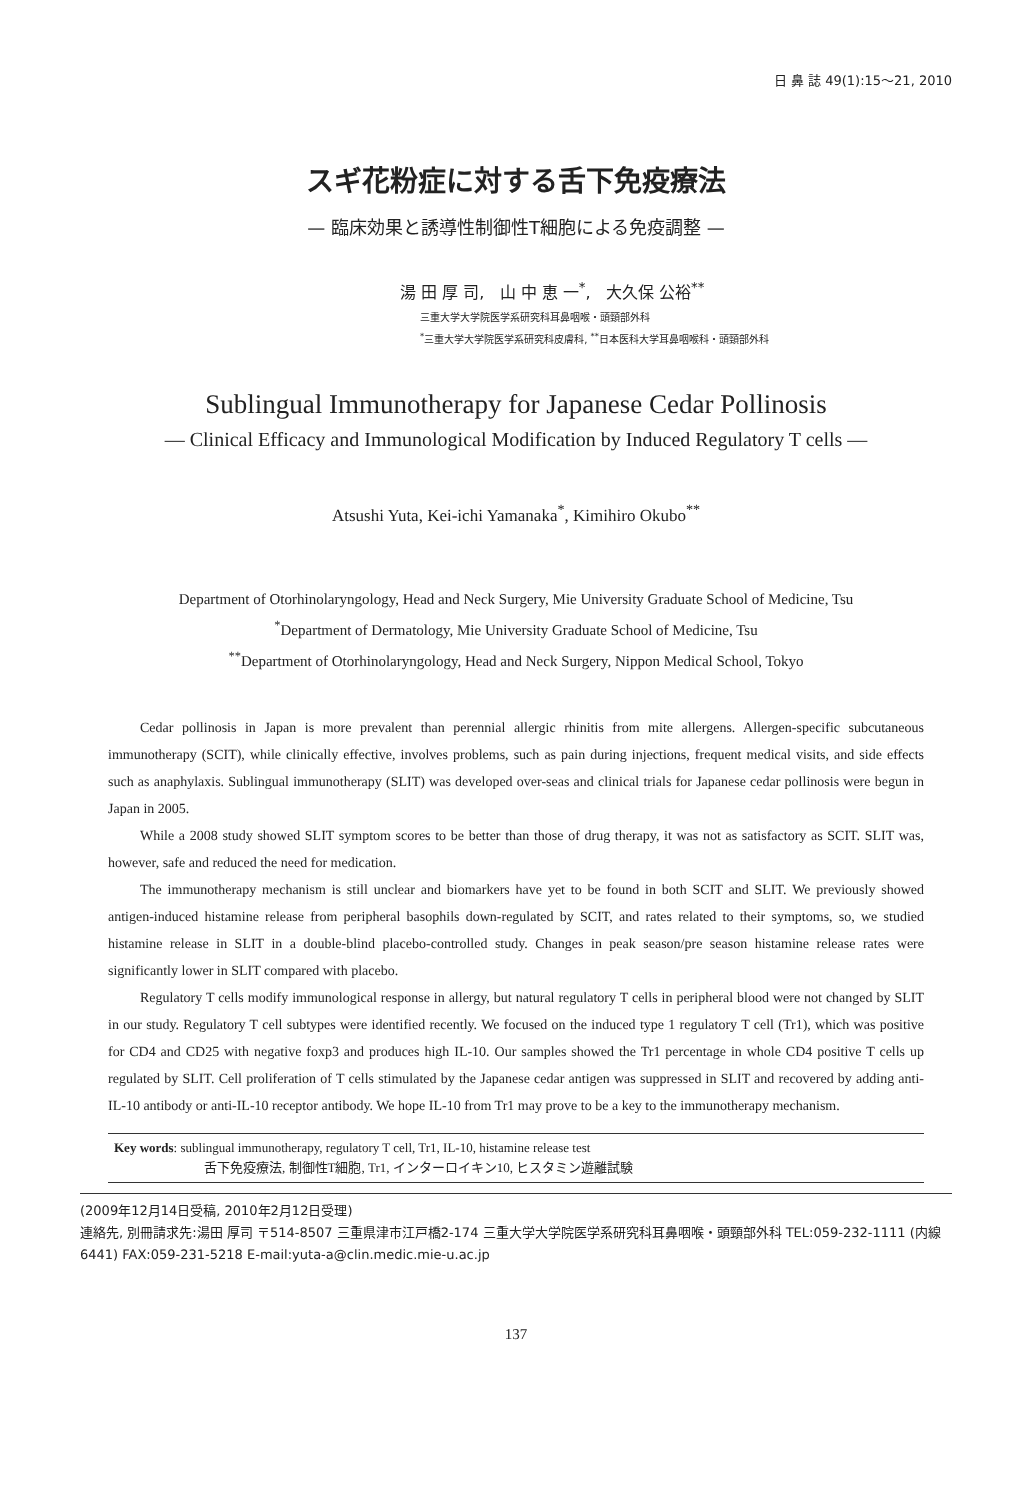日 鼻 誌 49(1):15〜21, 2010
スギ花粉症に対する舌下免疫療法
— 臨床効果と誘導性制御性T細胞による免疫調整 —
湯 田 厚 司, 山 中 恵 一<sup>*</sup>, 大久保 公裕<sup>**</sup>
三重大学大学院医学系研究科耳鼻咽喉・頭頸部外科
<sup>*</sup> 三重大学大学院医学系研究科皮膚科, <sup>**</sup>日本医科大学耳鼻咽喉科・頭頸部外科
Sublingual Immunotherapy for Japanese Cedar Pollinosis
— Clinical Efficacy and Immunological Modification by Induced Regulatory T cells —
Atsushi Yuta, Kei-ichi Yamanaka<sup>*</sup>, Kimihiro Okubo<sup>**</sup>
Department of Otorhinolaryngology, Head and Neck Surgery, Mie University Graduate School of Medicine, Tsu
<sup>*</sup> Department of Dermatology, Mie University Graduate School of Medicine, Tsu
<sup>**</sup> Department of Otorhinolaryngology, Head and Neck Surgery, Nippon Medical School, Tokyo
Cedar pollinosis in Japan is more prevalent than perennial allergic rhinitis from mite allergens. Allergen-specific subcutaneous immunotherapy (SCIT), while clinically effective, involves problems, such as pain during injections, frequent medical visits, and side effects such as anaphylaxis. Sublingual immunotherapy (SLIT) was developed over-seas and clinical trials for Japanese cedar pollinosis were begun in Japan in 2005.
While a 2008 study showed SLIT symptom scores to be better than those of drug therapy, it was not as satisfactory as SCIT. SLIT was, however, safe and reduced the need for medication.
The immunotherapy mechanism is still unclear and biomarkers have yet to be found in both SCIT and SLIT. We previously showed antigen-induced histamine release from peripheral basophils down-regulated by SCIT, and rates related to their symptoms, so, we studied histamine release in SLIT in a double-blind placebo-controlled study. Changes in peak season/pre season histamine release rates were significantly lower in SLIT compared with placebo.
Regulatory T cells modify immunological response in allergy, but natural regulatory T cells in peripheral blood were not changed by SLIT in our study. Regulatory T cell subtypes were identified recently. We focused on the induced type 1 regulatory T cell (Tr1), which was positive for CD4 and CD25 with negative foxp3 and produces high IL-10. Our samples showed the Tr1 percentage in whole CD4 positive T cells up regulated by SLIT. Cell proliferation of T cells stimulated by the Japanese cedar antigen was suppressed in SLIT and recovered by adding anti-IL-10 antibody or anti-IL-10 receptor antibody. We hope IL-10 from Tr1 may prove to be a key to the immunotherapy mechanism.
Key words: sublingual immunotherapy, regulatory T cell, Tr1, IL-10, histamine release test
舌下免疫療法, 制御性T細胞, Tr1, インターロイキン10, ヒスタミン遊離試験
(2009年12月14日受稿, 2010年2月12日受理)
連絡先, 別冊請求先:湯田 厚司 〒514-8507 三重県津市江戸橋2-174 三重大学大学院医学系研究科耳鼻咽喉・頭頸部外科 TEL:059-232-1111 (内線6441) FAX:059-231-5218 E-mail:yuta-a@clin.medic.mie-u.ac.jp
137